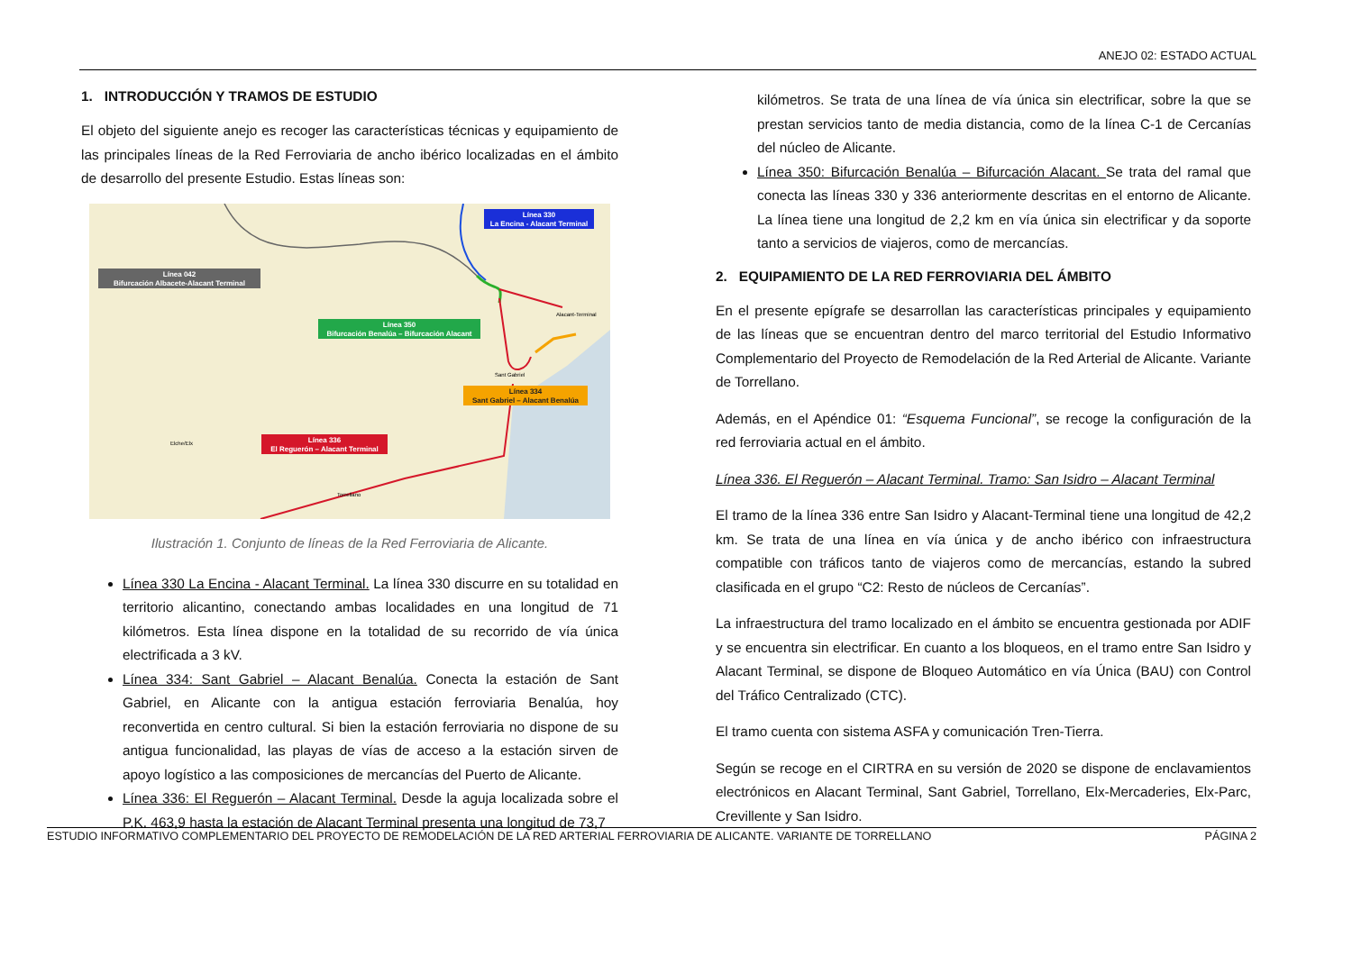ANEJO 02: ESTADO ACTUAL
1. INTRODUCCIÓN Y TRAMOS DE ESTUDIO
El objeto del siguiente anejo es recoger las características técnicas y equipamiento de las principales líneas de la Red Ferroviaria de ancho ibérico localizadas en el ámbito de desarrollo del presente Estudio. Estas líneas son:
Línea 042
Bifurcación Albacete-Alacant Terminal
Línea 330
La Encina - Alacant Terminal
Línea 350
Bifurcación Benalúa – Bifurcación Alacant
Línea 334
Sant Gabriel – Alacant Benalúa
Línea 336
El Reguerón – Alacant Terminal
Alacant-Terminal
Sant Gabriel
Torrellano
Elche/Elx
Ilustración 1. Conjunto de líneas de la Red Ferroviaria de Alicante.
Línea 330 La Encina - Alacant Terminal. La línea 330 discurre en su totalidad en territorio alicantino, conectando ambas localidades en una longitud de 71 kilómetros. Esta línea dispone en la totalidad de su recorrido de vía única electrificada a 3 kV.
Línea 334: Sant Gabriel – Alacant Benalúa. Conecta la estación de Sant Gabriel, en Alicante con la antigua estación ferroviaria Benalúa, hoy reconvertida en centro cultural. Si bien la estación ferroviaria no dispone de su antigua funcionalidad, las playas de vías de acceso a la estación sirven de apoyo logístico a las composiciones de mercancías del Puerto de Alicante.
Línea 336: El Reguerón – Alacant Terminal. Desde la aguja localizada sobre el P.K. 463,9 hasta la estación de Alacant Terminal presenta una longitud de 73,7
kilómetros. Se trata de una línea de vía única sin electrificar, sobre la que se prestan servicios tanto de media distancia, como de la línea C-1 de Cercanías del núcleo de Alicante.
Línea 350: Bifurcación Benalúa – Bifurcación Alacant. Se trata del ramal que conecta las líneas 330 y 336 anteriormente descritas en el entorno de Alicante. La línea tiene una longitud de 2,2 km en vía única sin electrificar y da soporte tanto a servicios de viajeros, como de mercancías.
2. EQUIPAMIENTO DE LA RED FERROVIARIA DEL ÁMBITO
En el presente epígrafe se desarrollan las características principales y equipamiento de las líneas que se encuentran dentro del marco territorial del Estudio Informativo Complementario del Proyecto de Remodelación de la Red Arterial de Alicante. Variante de Torrellano.
Además, en el Apéndice 01: “Esquema Funcional”, se recoge la configuración de la red ferroviaria actual en el ámbito.
Línea 336. El Reguerón – Alacant Terminal. Tramo: San Isidro – Alacant Terminal
El tramo de la línea 336 entre San Isidro y Alacant-Terminal tiene una longitud de 42,2 km. Se trata de una línea en vía única y de ancho ibérico con infraestructura compatible con tráficos tanto de viajeros como de mercancías, estando la subred clasificada en el grupo “C2: Resto de núcleos de Cercanías”.
La infraestructura del tramo localizado en el ámbito se encuentra gestionada por ADIF y se encuentra sin electrificar. En cuanto a los bloqueos, en el tramo entre San Isidro y Alacant Terminal, se dispone de Bloqueo Automático en vía Única (BAU) con Control del Tráfico Centralizado (CTC).
El tramo cuenta con sistema ASFA y comunicación Tren-Tierra.
Según se recoge en el CIRTRA en su versión de 2020 se dispone de enclavamientos electrónicos en Alacant Terminal, Sant Gabriel, Torrellano, Elx-Mercaderies, Elx-Parc, Crevillente y San Isidro.
ESTUDIO INFORMATIVO COMPLEMENTARIO DEL PROYECTO DE REMODELACIÓN DE LA RED ARTERIAL FERROVIARIA DE ALICANTE. VARIANTE DE TORRELLANO PÁGINA 2